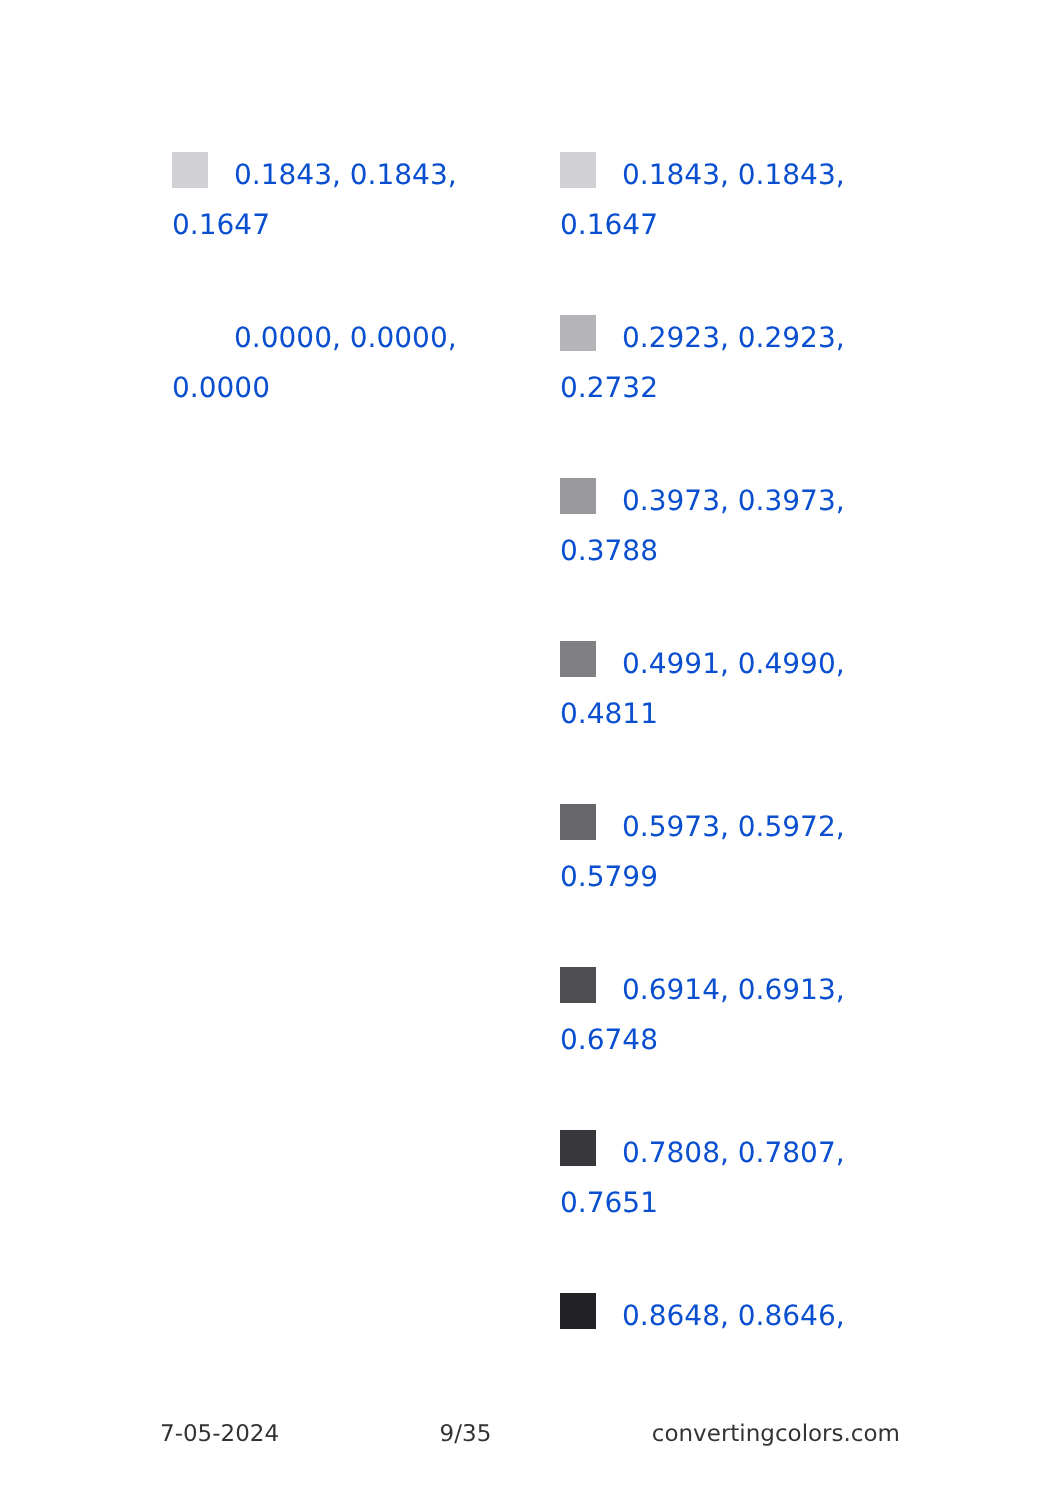0.1843, 0.1843, 0.1647
0.0000, 0.0000, 0.0000
0.1843, 0.1843, 0.1647
0.2923, 0.2923, 0.2732
0.3973, 0.3973, 0.3788
0.4991, 0.4990, 0.4811
0.5973, 0.5972, 0.5799
0.6914, 0.6913, 0.6748
0.7808, 0.7807, 0.7651
0.8648, 0.8646,
7-05-2024 9/35 convertingcolors.com